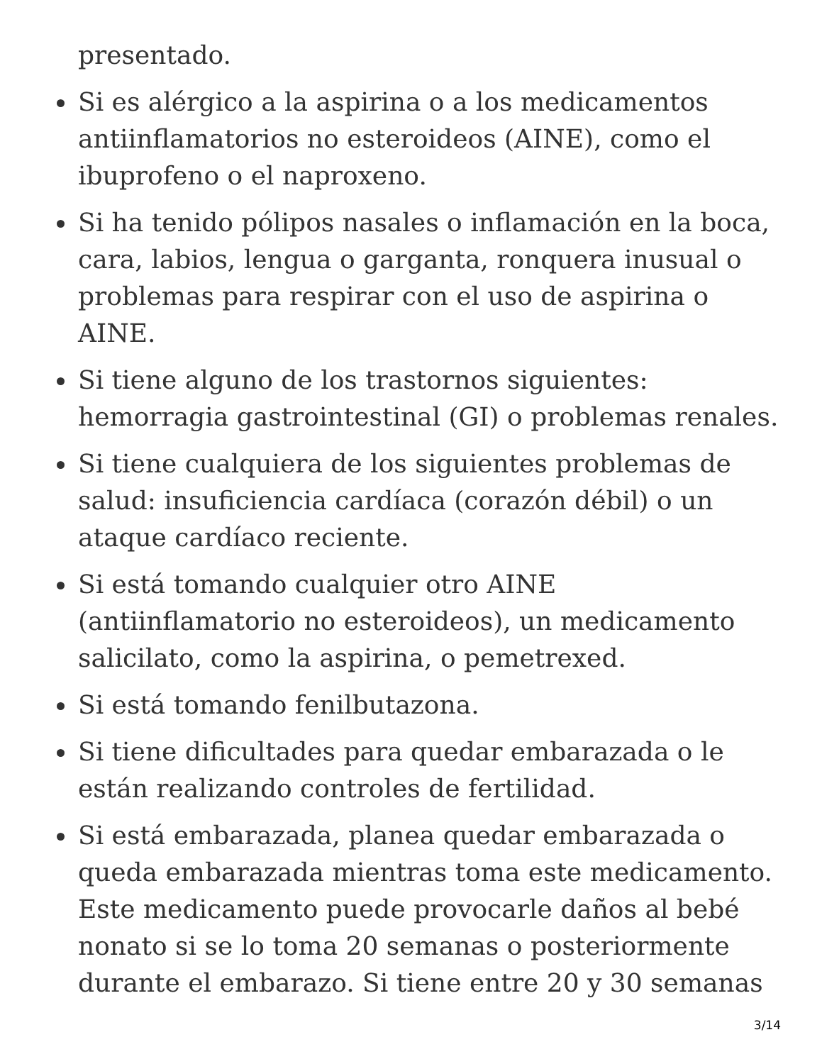presentado.
Si es alérgico a la aspirina o a los medicamentos antiinflamatorios no esteroideos (AINE), como el ibuprofeno o el naproxeno.
Si ha tenido pólipos nasales o inflamación en la boca, cara, labios, lengua o garganta, ronquera inusual o problemas para respirar con el uso de aspirina o AINE.
Si tiene alguno de los trastornos siguientes: hemorragia gastrointestinal (GI) o problemas renales.
Si tiene cualquiera de los siguientes problemas de salud: insuficiencia cardíaca (corazón débil) o un ataque cardíaco reciente.
Si está tomando cualquier otro AINE (antiinflamatorio no esteroideos), un medicamento salicilato, como la aspirina, o pemetrexed.
Si está tomando fenilbutazona.
Si tiene dificultades para quedar embarazada o le están realizando controles de fertilidad.
Si está embarazada, planea quedar embarazada o queda embarazada mientras toma este medicamento. Este medicamento puede provocarle daños al bebé nonato si se lo toma 20 semanas o posteriormente durante el embarazo. Si tiene entre 20 y 30 semanas
3/14